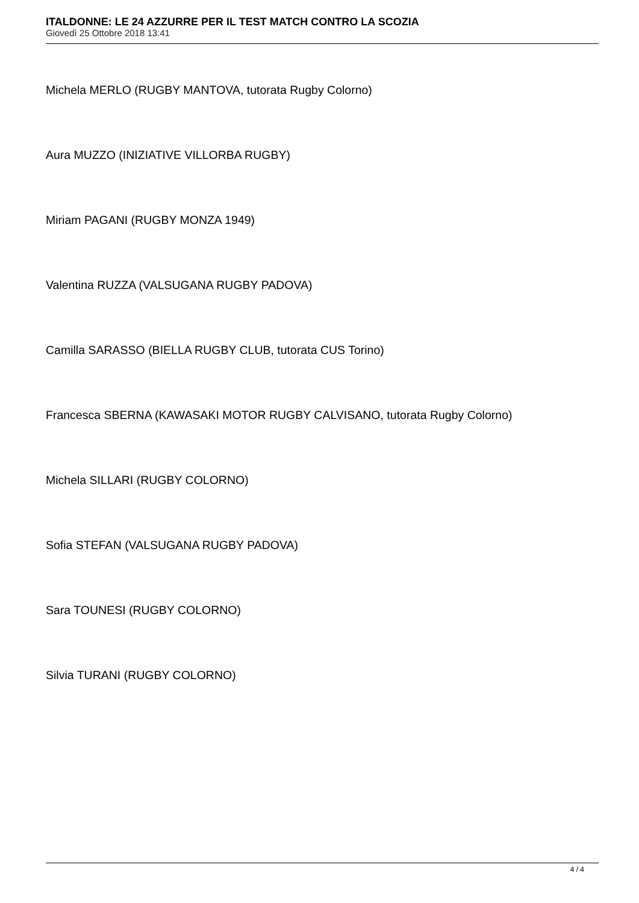ITALDONNE: LE 24 AZZURRE PER IL TEST MATCH CONTRO LA SCOZIA
Giovedì 25 Ottobre 2018 13:41
Michela MERLO (RUGBY MANTOVA, tutorata Rugby Colorno)
Aura MUZZO (INIZIATIVE VILLORBA RUGBY)
Miriam PAGANI (RUGBY MONZA 1949)
Valentina RUZZA (VALSUGANA RUGBY PADOVA)
Camilla SARASSO (BIELLA RUGBY CLUB, tutorata CUS Torino)
Francesca SBERNA (KAWASAKI MOTOR RUGBY CALVISANO, tutorata Rugby Colorno)
Michela SILLARI (RUGBY COLORNO)
Sofia STEFAN (VALSUGANA RUGBY PADOVA)
Sara TOUNESI (RUGBY COLORNO)
Silvia TURANI (RUGBY COLORNO)
4 / 4